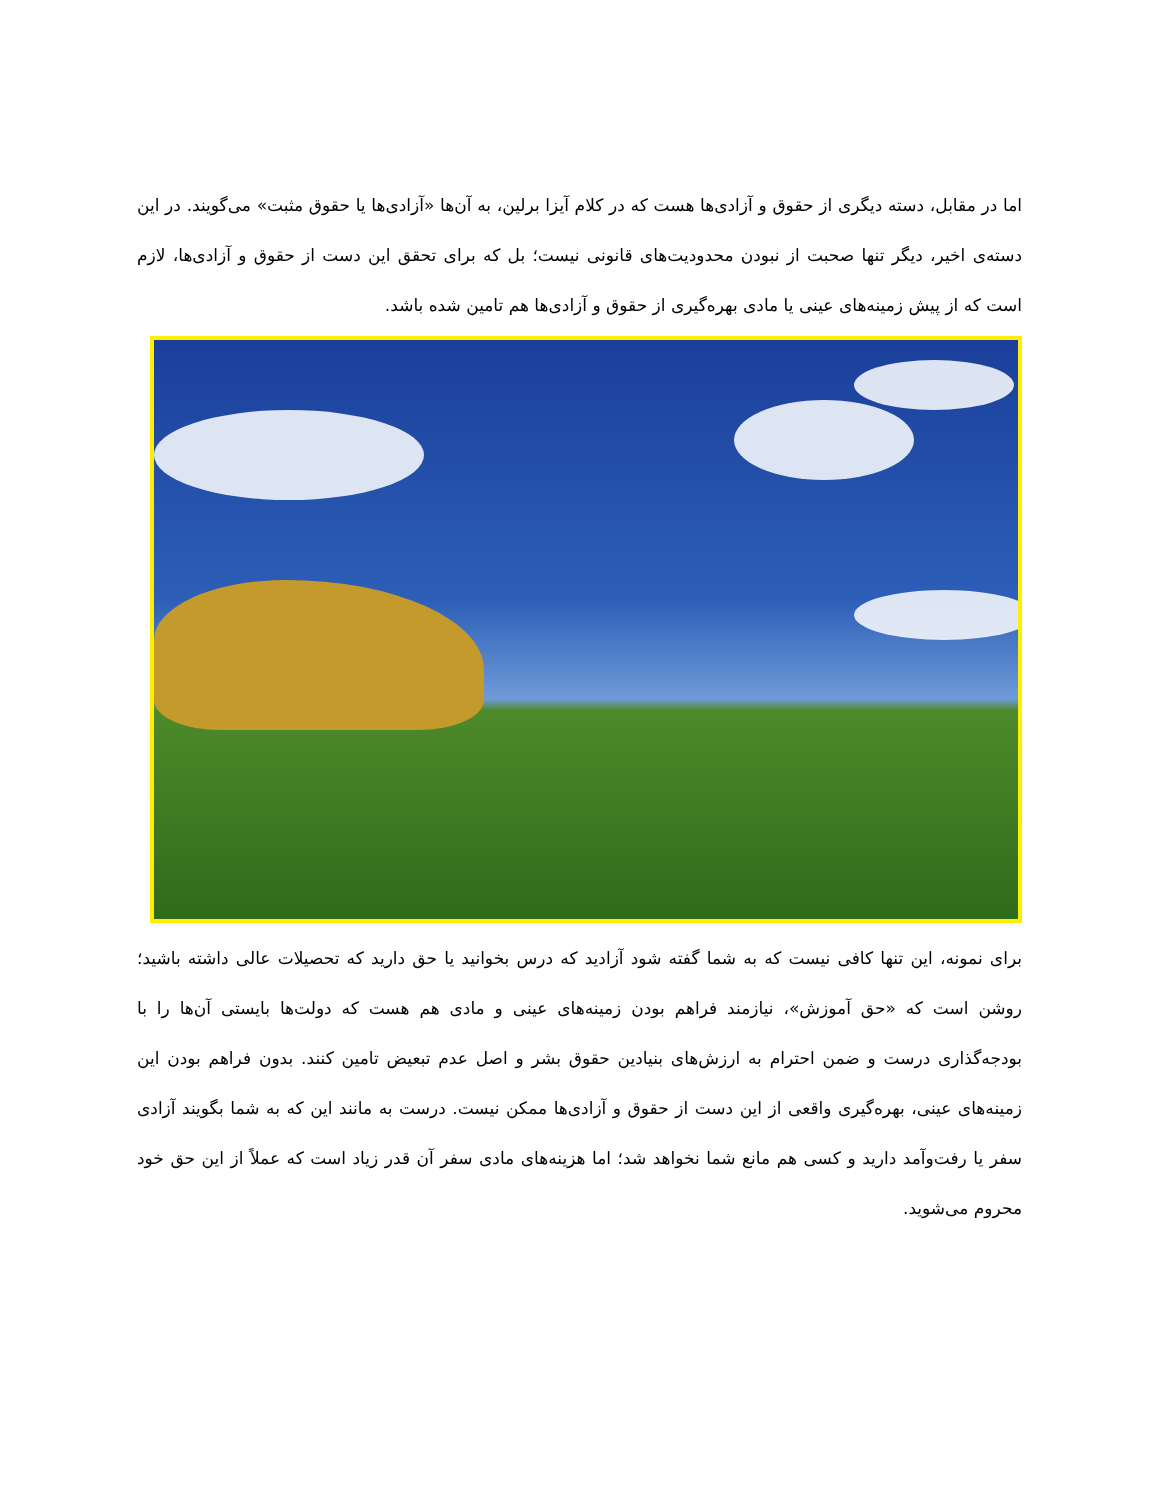اما در مقابل، دسته دیگری از حقوق و آزادی‌ها هست که در کلام آیزا برلین، به آن‌ها «آزادی‌ها یا حقوق مثبت» می‌گویند. در این دسته‌ی اخیر، دیگر تنها صحبت از نبودن محدودیت‌های قانونی نیست؛ بل که برای تحقق این دست از حقوق و آزادی‌ها، لازم است که از پیش زمینه‌های عینی یا مادی بهره‌گیری از حقوق و آزادی‌ها هم تامین شده باشد.
برای نمونه، این تنها کافی نیست که به شما گفته شود آزادید که درس بخوانید یا حق دارید که تحصیلات عالی داشته باشید؛ روشن است که «حق آموزش»، نیازمند فراهم بودن زمینه‌های عینی و مادی هم هست که دولت‌ها بایستی آن‌ها را با بودجه‌گذاری درست و ضمن احترام به ارزش‌های بنیادین حقوق بشر و اصل عدم تبعیض تامین کنند. بدون فراهم بودن این زمینه‌های عینی، بهره‌گیری واقعی از این دست از حقوق و آزادی‌ها ممکن نیست. درست به مانند این که به شما بگویند آزادی سفر یا رفت‌وآمد دارید و کسی هم مانع شما نخواهد شد؛ اما هزینه‌های مادی سفر آن قدر زیاد است که عملاً از این حق خود محروم می‌شوید.